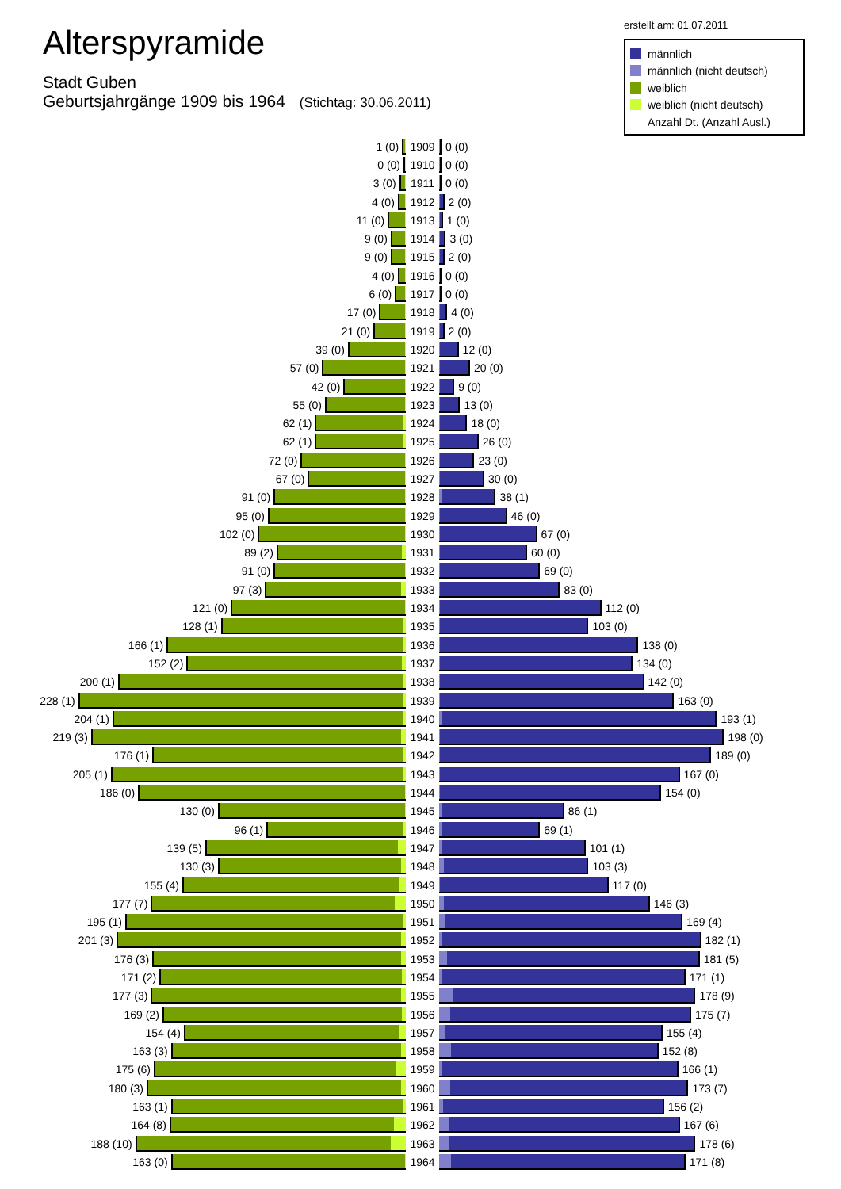Alterspyramide
Stadt Guben
Geburtsjahrgänge 1909 bis 1964 (Stichtag: 30.06.2011)
erstellt am: 01.07.2011
männlich
männlich (nicht deutsch)
weiblich
weiblich (nicht deutsch)
Anzahl Dt. (Anzahl Ausl.)
1 (0) 1909 0 (0)
0 (0) 1910 0 (0)
3 (0) 1911 0 (0)
4 (0) 1912 2 (0)
11 (0) 1913 1 (0)
9 (0) 1914 3 (0)
9 (0) 1915 2 (0)
4 (0) 1916 0 (0)
6 (0) 1917 0 (0)
17 (0) 1918 4 (0)
21 (0) 1919 2 (0)
39 (0) 1920 12 (0)
57 (0) 1921 20 (0)
42 (0) 1922 9 (0)
55 (0) 1923 13 (0)
62 (1) 1924 18 (0)
62 (1) 1925 26 (0)
72 (0) 1926 23 (0)
67 (0) 1927 30 (0)
91 (0) 1928 38 (1)
95 (0) 1929 46 (0)
102 (0) 1930 67 (0)
89 (2) 1931 60 (0)
91 (0) 1932 69 (0)
97 (3) 1933 83 (0)
121 (0) 1934 112 (0)
128 (1) 1935 103 (0)
166 (1) 1936 138 (0)
152 (2) 1937 134 (0)
200 (1) 1938 142 (0)
228 (1) 1939 163 (0)
204 (1) 1940 193 (1)
219 (3) 1941 198 (0)
176 (1) 1942 189 (0)
205 (1) 1943 167 (0)
186 (0) 1944 154 (0)
130 (0) 1945 86 (1)
96 (1) 1946 69 (1)
139 (5) 1947 101 (1)
130 (3) 1948 103 (3)
155 (4) 1949 117 (0)
177 (7) 1950 146 (3)
195 (1) 1951 169 (4)
201 (3) 1952 182 (1)
176 (3) 1953 181 (5)
171 (2) 1954 171 (1)
177 (3) 1955 178 (9)
169 (2) 1956 175 (7)
154 (4) 1957 155 (4)
163 (3) 1958 152 (8)
175 (6) 1959 166 (1)
180 (3) 1960 173 (7)
163 (1) 1961 156 (2)
164 (8) 1962 167 (6)
188 (10) 1963 178 (6)
163 (0) 1964 171 (8)